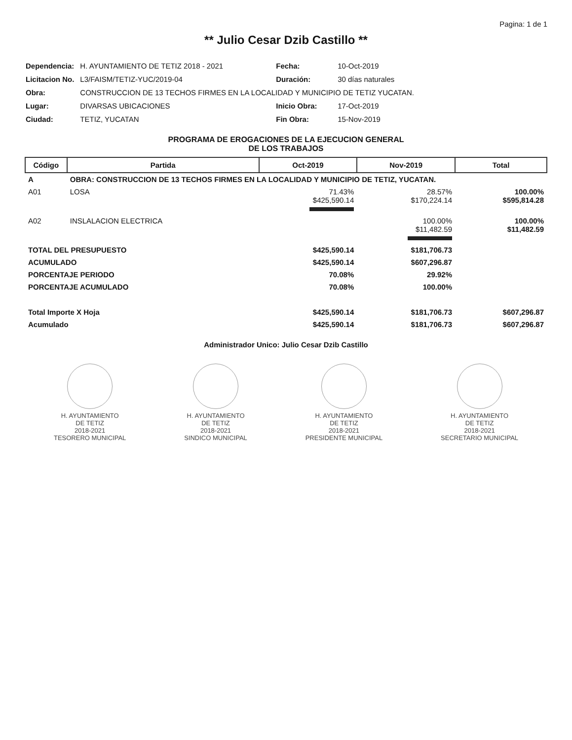Pagina: 1 de 1
** Julio Cesar Dzib Castillo **
| Dependencia: | H. AYUNTAMIENTO DE TETIZ 2018 - 2021 | Fecha: | 10-Oct-2019 |
| Licitacion No. | L3/FAISM/TETIZ-YUC/2019-04 | Duración: | 30 días naturales |
| Obra: | CONSTRUCCION DE 13 TECHOS FIRMES EN LA LOCALIDAD Y MUNICIPIO DE TETIZ YUCATAN. | | |
| Lugar: | DIVARSAS UBICACIONES | Inicio Obra: | 17-Oct-2019 |
| Ciudad: | TETIZ, YUCATAN | Fin Obra: | 15-Nov-2019 |
PROGRAMA DE EROGACIONES DE LA EJECUCION GENERAL
DE LOS TRABAJOS
| Código | Partida | Oct-2019 | Nov-2019 | Total |
| --- | --- | --- | --- | --- |
| A | OBRA: CONSTRUCCION DE 13 TECHOS FIRMES EN LA LOCALIDAD Y MUNICIPIO DE TETIZ, YUCATAN. | | | |
| A01 | LOSA | 71.43% $425,590.14 | 28.57% $170,224.14 | 100.00% $595,814.28 |
| A02 | INSLALACION ELECTRICA | | 100.00% $11,482.59 | 100.00% $11,482.59 |
| TOTAL DEL PRESUPUESTO | | $425,590.14 | $181,706.73 | |
| ACUMULADO | | $425,590.14 | $607,296.87 | |
| PORCENTAJE PERIODO | | 70.08% | 29.92% | |
| PORCENTAJE ACUMULADO | | 70.08% | 100.00% | |
| Total Importe X Hoja | | $425,590.14 | $181,706.73 | $607,296.87 |
| Acumulado | | $425,590.14 | $181,706.73 | $607,296.87 |
Administrador Unico: Julio Cesar Dzib Castillo
H. AYUNTAMIENTO
DE TETIZ
2018-2021
TESORERO MUNICIPAL
H. AYUNTAMIENTO
DE TETIZ
2018-2021
SINDICO MUNICIPAL
H. AYUNTAMIENTO
DE TETIZ
2018-2021
PRESIDENTE MUNICIPAL
H. AYUNTAMIENTO
DE TETIZ
2018-2021
SECRETARIO MUNICIPAL